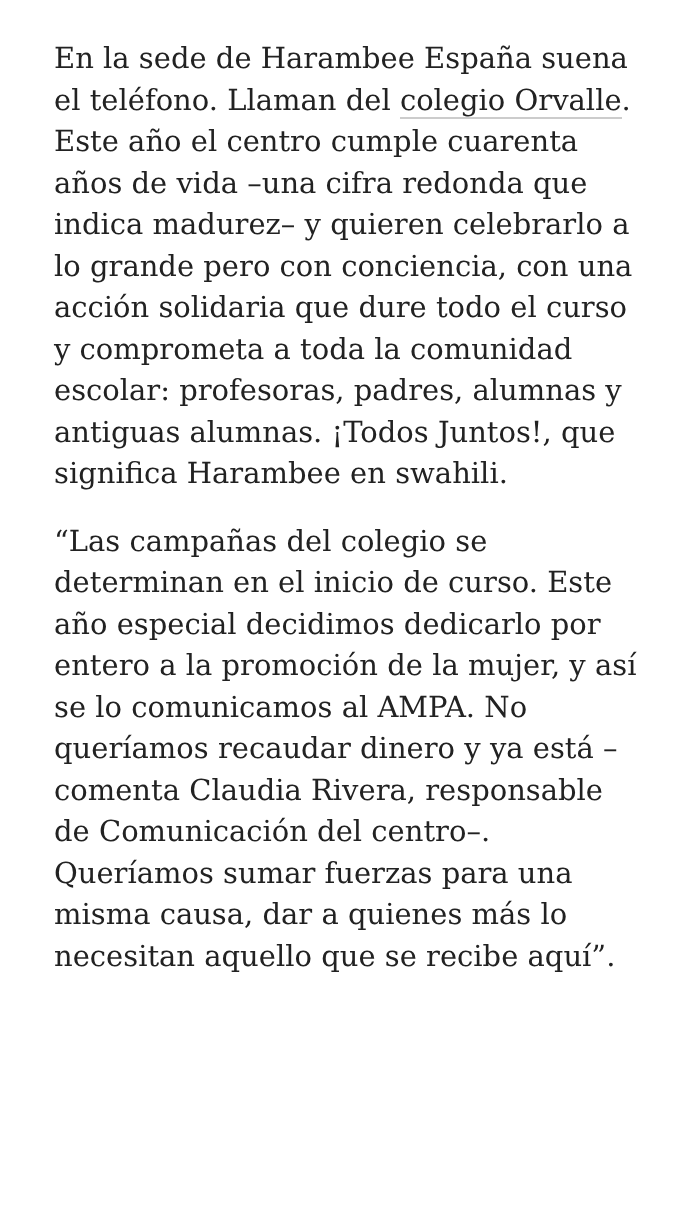En la sede de Harambee España suena el teléfono. Llaman del colegio Orvalle. Este año el centro cumple cuarenta años de vida –una cifra redonda que indica madurez– y quieren celebrarlo a lo grande pero con conciencia, con una acción solidaria que dure todo el curso y comprometa a toda la comunidad escolar: profesoras, padres, alumnas y antiguas alumnas. ¡Todos Juntos!, que significa Harambee en swahili.
“Las campañas del colegio se determinan en el inicio de curso. Este año especial decidimos dedicarlo por entero a la promoción de la mujer, y así se lo comunicamos al AMPA. No queríamos recaudar dinero y ya está –comenta Claudia Rivera, responsable de Comunicación del centro–. Queríamos sumar fuerzas para una misma causa, dar a quienes más lo necesitan aquello que se recibe aquí”.